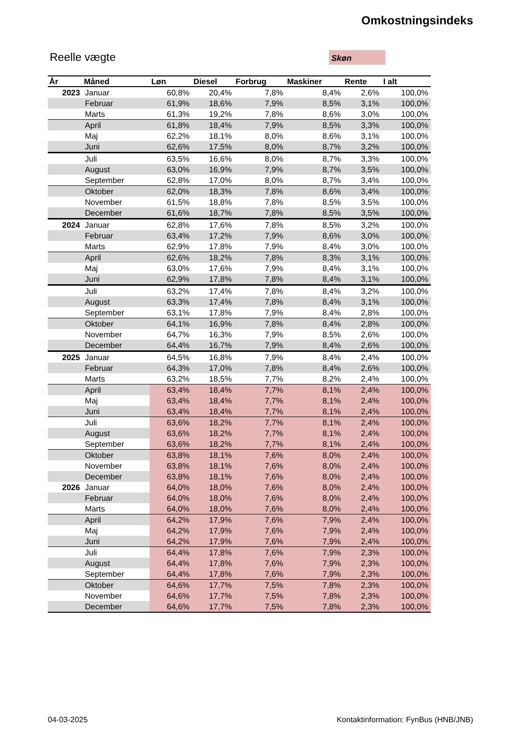Omkostningsindeks
Reelle vægte Skøn
| År | Måned | Løn | Diesel | Forbrug | Maskiner | Rente | I alt |
| --- | --- | --- | --- | --- | --- | --- | --- |
| 2023 | Januar | 60,8% | 20,4% | 7,8% | 8,4% | 2,6% | 100,0% |
| | Februar | 61,9% | 18,6% | 7,9% | 8,5% | 3,1% | 100,0% |
| | Marts | 61,3% | 19,2% | 7,8% | 8,6% | 3,0% | 100,0% |
| | April | 61,8% | 18,4% | 7,9% | 8,5% | 3,3% | 100,0% |
| | Maj | 62,2% | 18,1% | 8,0% | 8,6% | 3,1% | 100,0% |
| | Juni | 62,6% | 17,5% | 8,0% | 8,7% | 3,2% | 100,0% |
| | Juli | 63,5% | 16,6% | 8,0% | 8,7% | 3,3% | 100,0% |
| | August | 63,0% | 16,9% | 7,9% | 8,7% | 3,5% | 100,0% |
| | September | 62,8% | 17,0% | 8,0% | 8,7% | 3,4% | 100,0% |
| | Oktober | 62,0% | 18,3% | 7,8% | 8,6% | 3,4% | 100,0% |
| | November | 61,5% | 18,8% | 7,8% | 8,5% | 3,5% | 100,0% |
| | December | 61,6% | 18,7% | 7,8% | 8,5% | 3,5% | 100,0% |
| 2024 | Januar | 62,8% | 17,6% | 7,8% | 8,5% | 3,2% | 100,0% |
| | Februar | 63,4% | 17,2% | 7,9% | 8,6% | 3,0% | 100,0% |
| | Marts | 62,9% | 17,8% | 7,9% | 8,4% | 3,0% | 100,0% |
| | April | 62,6% | 18,2% | 7,8% | 8,3% | 3,1% | 100,0% |
| | Maj | 63,0% | 17,6% | 7,9% | 8,4% | 3,1% | 100,0% |
| | Juni | 62,9% | 17,8% | 7,8% | 8,4% | 3,1% | 100,0% |
| | Juli | 63,2% | 17,4% | 7,8% | 8,4% | 3,2% | 100,0% |
| | August | 63,3% | 17,4% | 7,8% | 8,4% | 3,1% | 100,0% |
| | September | 63,1% | 17,8% | 7,9% | 8,4% | 2,8% | 100,0% |
| | Oktober | 64,1% | 16,9% | 7,8% | 8,4% | 2,8% | 100,0% |
| | November | 64,7% | 16,3% | 7,9% | 8,5% | 2,6% | 100,0% |
| | December | 64,4% | 16,7% | 7,9% | 8,4% | 2,6% | 100,0% |
| 2025 | Januar | 64,5% | 16,8% | 7,9% | 8,4% | 2,4% | 100,0% |
| | Februar | 64,3% | 17,0% | 7,8% | 8,4% | 2,6% | 100,0% |
| | Marts | 63,2% | 18,5% | 7,7% | 8,2% | 2,4% | 100,0% |
| | April | 63,4% | 18,4% | 7,7% | 8,1% | 2,4% | 100,0% |
| | Maj | 63,4% | 18,4% | 7,7% | 8,1% | 2,4% | 100,0% |
| | Juni | 63,4% | 18,4% | 7,7% | 8,1% | 2,4% | 100,0% |
| | Juli | 63,6% | 18,2% | 7,7% | 8,1% | 2,4% | 100,0% |
| | August | 63,6% | 18,2% | 7,7% | 8,1% | 2,4% | 100,0% |
| | September | 63,6% | 18,2% | 7,7% | 8,1% | 2,4% | 100,0% |
| | Oktober | 63,8% | 18,1% | 7,6% | 8,0% | 2,4% | 100,0% |
| | November | 63,8% | 18,1% | 7,6% | 8,0% | 2,4% | 100,0% |
| | December | 63,8% | 18,1% | 7,6% | 8,0% | 2,4% | 100,0% |
| 2026 | Januar | 64,0% | 18,0% | 7,6% | 8,0% | 2,4% | 100,0% |
| | Februar | 64,0% | 18,0% | 7,6% | 8,0% | 2,4% | 100,0% |
| | Marts | 64,0% | 18,0% | 7,6% | 8,0% | 2,4% | 100,0% |
| | April | 64,2% | 17,9% | 7,6% | 7,9% | 2,4% | 100,0% |
| | Maj | 64,2% | 17,9% | 7,6% | 7,9% | 2,4% | 100,0% |
| | Juni | 64,2% | 17,9% | 7,6% | 7,9% | 2,4% | 100,0% |
| | Juli | 64,4% | 17,8% | 7,6% | 7,9% | 2,3% | 100,0% |
| | August | 64,4% | 17,8% | 7,6% | 7,9% | 2,3% | 100,0% |
| | September | 64,4% | 17,8% | 7,6% | 7,9% | 2,3% | 100,0% |
| | Oktober | 64,6% | 17,7% | 7,5% | 7,8% | 2,3% | 100,0% |
| | November | 64,6% | 17,7% | 7,5% | 7,8% | 2,3% | 100,0% |
| | December | 64,6% | 17,7% | 7,5% | 7,8% | 2,3% | 100,0% |
04-03-2025
Kontaktinformation: FynBus (HNB/JNB)